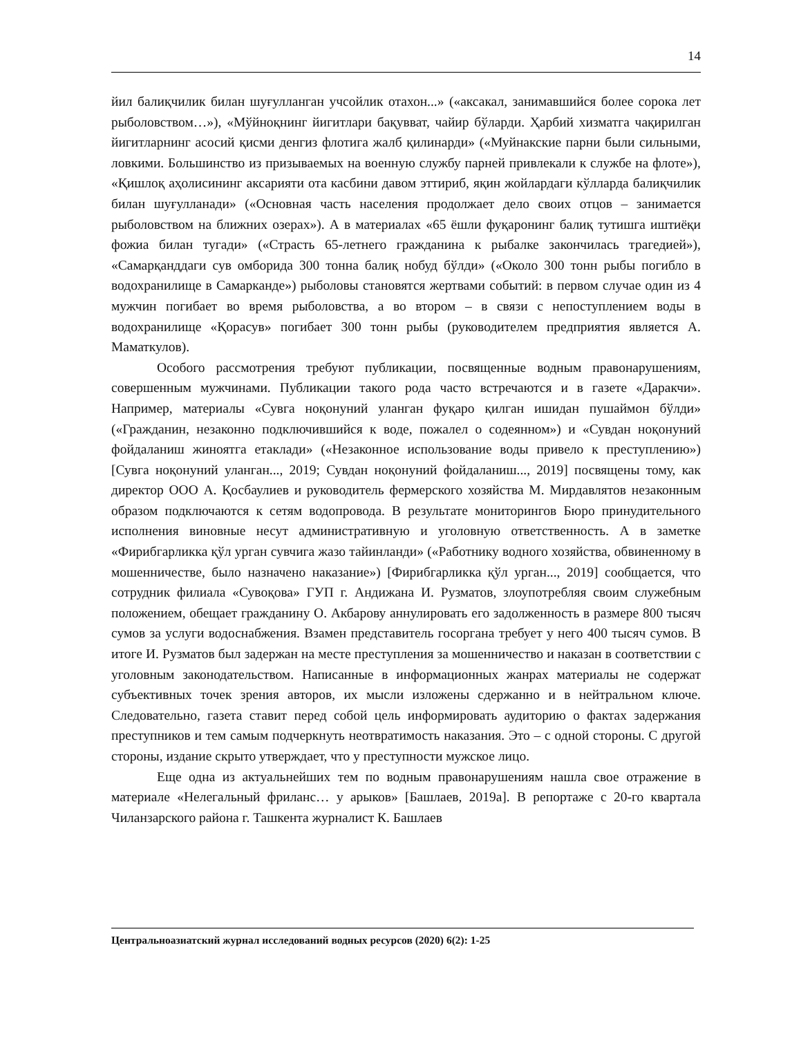14
йил балиқчилик билан шуғулланган учсойлик отахон...» («аксакал, занимавшийся более сорока лет рыболовством…»), «Мўйноқнинг йигитлари бақувват, чайир бўларди. Ҳарбий хизматга чақирилган йигитларнинг асосий қисми денгиз флотига жалб қилинарди» («Муйнакские парни были сильными, ловкими. Большинство из призываемых на военную службу парней привлекали к службе на флоте»), «Қишлоқ аҳолисининг аксарияти ота касбини давом эттириб, яқин жойлардаги кўлларда балиқчилик билан шуғулланади» («Основная часть населения продолжает дело своих отцов – занимается рыболовством на ближних озерах»). А в материалах «65 ёшли фуқаронинг балиқ тутишга иштиёқи фожиа билан тугади» («Страсть 65-летнего гражданина к рыбалке закончилась трагедией»), «Самарқанддаги сув омборида 300 тонна балиқ нобуд бўлди» («Около 300 тонн рыбы погибло в водохранилище в Самарканде») рыболовы становятся жертвами событий: в первом случае один из 4 мужчин погибает во время рыболовства, а во втором – в связи с непоступлением воды в водохранилище «Қорасув» погибает 300 тонн рыбы (руководителем предприятия является А. Маматкулов).
Особого рассмотрения требуют публикации, посвященные водным правонарушениям, совершенным мужчинами. Публикации такого рода часто встречаются и в газете «Даракчи». Например, материалы «Сувга ноқонуний уланган фуқаро қилган ишидан пушаймон бўлди» («Гражданин, незаконно подключившийся к воде, пожалел о содеянном») и «Сувдан ноқонуний фойдаланиш жиноятга етаклади» («Незаконное использование воды привело к преступлению») [Сувга ноқонуний уланган..., 2019; Сувдан ноқонуний фойдаланиш..., 2019] посвящены тому, как директор ООО А. Қосбаулиев и руководитель фермерского хозяйства М. Мирдавлятов незаконным образом подключаются к сетям водопровода. В результате мониторингов Бюро принудительного исполнения виновные несут административную и уголовную ответственность. А в заметке «Фирибгарликка қўл урган сувчига жазо тайинланди» («Работнику водного хозяйства, обвиненному в мошенничестве, было назначено наказание») [Фирибгарликка қўл урган..., 2019] сообщается, что сотрудник филиала «Сувоқова» ГУП г. Андижана И. Рузматов, злоупотребляя своим служебным положением, обещает гражданину О. Акбарову аннулировать его задолженность в размере 800 тысяч сумов за услуги водоснабжения. Взамен представитель госоргана требует у него 400 тысяч сумов. В итоге И. Рузматов был задержан на месте преступления за мошенничество и наказан в соответствии с уголовным законодательством. Написанные в информационных жанрах материалы не содержат субъективных точек зрения авторов, их мысли изложены сдержанно и в нейтральном ключе. Следовательно, газета ставит перед собой цель информировать аудиторию о фактах задержания преступников и тем самым подчеркнуть неотвратимость наказания. Это – с одной стороны. С другой стороны, издание скрыто утверждает, что у преступности мужское лицо.
Еще одна из актуальнейших тем по водным правонарушениям нашла свое отражение в материале «Нелегальный фриланс… у арыков» [Башлаев, 2019а]. В репортаже с 20-го квартала Чиланзарского района г. Ташкента журналист К. Башлаев
Центральноазиатский журнал исследований водных ресурсов (2020) 6(2): 1-25